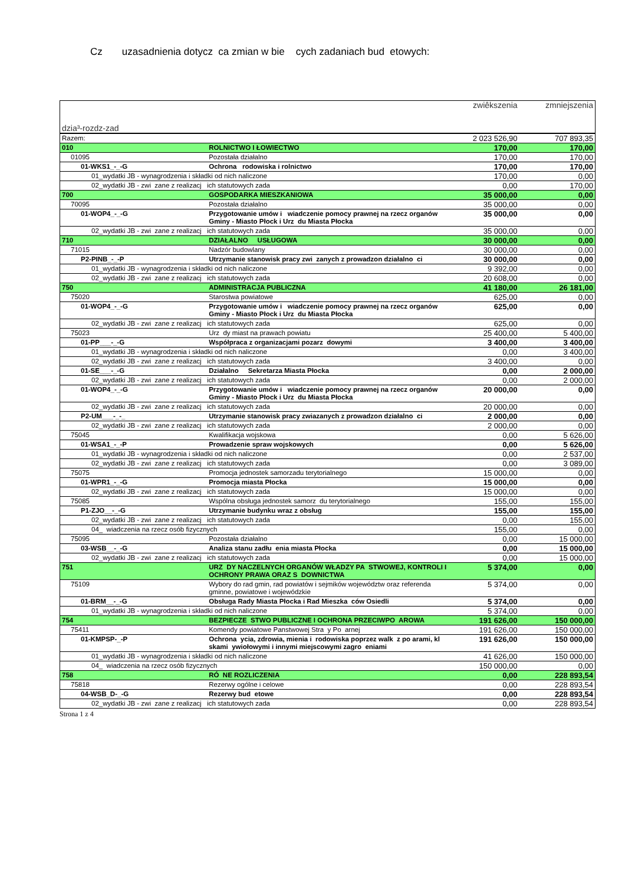Cz uzasadnienia dotycz ca zmian w bie cych zadaniach bud etowych:
| dzia³-rozdz-zad | | zwiêkszenia | zmniejszenia |
| Razem: | | 2 023 526,90 | 707 893,35 |
| 010 | ROLNICTWO I ŁOWIECTWO | 170,00 | 170,00 |
| 01095 | Pozostała działalno | 170,00 | 170,00 |
| 01-WKS1_-_-G | Ochrona rodowiska i rolnictwo | 170,00 | 170,00 |
| 01_wydatki JB - wynagrodzenia i składki od nich naliczone | | 170,00 | 0,00 |
| 02_wydatki JB - zwi zane z realizacj ich statutowych zada | | 0,00 | 170,00 |
| 700 | GOSPODARKA MIESZKANIOWA | 35 000,00 | 0,00 |
| 70095 | Pozostała działalno | 35 000,00 | 0,00 |
| 01-WOP4_-_-G | Przygotowanie umów i wiadczenie pomocy prawnej na rzecz organów Gminy - Miasto Płock i Urz du Miasta Płocka | 35 000,00 | 0,00 |
| 02_wydatki JB - zwi zane z realizacj ich statutowych zada | | 35 000,00 | 0,00 |
| 710 | DZIAŁALNO USŁUGOWA | 30 000,00 | 0,00 |
| 71015 | Nadzór budowlany | 30 000,00 | 0,00 |
| P2-PINB_-_-P | Utrzymanie stanowisk pracy zwi zanych z prowadzon działalno ci | 30 000,00 | 0,00 |
| 01_wydatki JB - wynagrodzenia i składki od nich naliczone | | 9 392,00 | 0,00 |
| 02_wydatki JB - zwi zane z realizacj ich statutowych zada | | 20 608,00 | 0,00 |
| 750 | ADMINISTRACJA PUBLICZNA | 41 180,00 | 26 181,00 |
| 75020 | Starostwa powiatowe | 625,00 | 0,00 |
| 01-WOP4_-_-G | Przygotowanie umów i wiadczenie pomocy prawnej na rzecz organów Gminy - Miasto Płock i Urz du Miasta Płocka | 625,00 | 0,00 |
| 02_wydatki JB - zwi zane z realizacj ich statutowych zada | | 625,00 | 0,00 |
| 75023 | Urz dy miast na prawach powiatu | 25 400,00 | 5 400,00 |
| 01-PP___-_-G | Współpraca z organizacjami pozarz dowymi | 3 400,00 | 3 400,00 |
| 01_wydatki JB - wynagrodzenia i składki od nich naliczone | | 0,00 | 3 400,00 |
| 02_wydatki JB - zwi zane z realizacj ich statutowych zada | | 3 400,00 | 0,00 |
| 01-SE___-_-G | Działalno Sekretarza Miasta Płocka | 0,00 | 2 000,00 |
| 02_wydatki JB - zwi zane z realizacj ich statutowych zada | | 0,00 | 2 000,00 |
| 01-WOP4_-_-G | Przygotowanie umów i wiadczenie pomocy prawnej na rzecz organów Gminy - Miasto Płock i Urz du Miasta Płocka | 20 000,00 | 0,00 |
| 02_wydatki JB - zwi zane z realizacj ich statutowych zada | | 20 000,00 | 0,00 |
| P2-UM___-_-_ | Utrzymanie stanowisk pracy zwiazanych z prowadzon działalno ci | 2 000,00 | 0,00 |
| 02_wydatki JB - zwi zane z realizacj ich statutowych zada | | 2 000,00 | 0,00 |
| 75045 | Kwalifikacja wojskowa | 0,00 | 5 626,00 |
| 01-WSA1_-_-P | Prowadzenie spraw wojskowych | 0,00 | 5 626,00 |
| 01_wydatki JB - wynagrodzenia i składki od nich naliczone | | 0,00 | 2 537,00 |
| 02_wydatki JB - zwi zane z realizacj ich statutowych zada | | 0,00 | 3 089,00 |
| 75075 | Promocja jednostek samorzadu terytorialnego | 15 000,00 | 0,00 |
| 01-WPR1_-_-G | Promocja miasta Płocka | 15 000,00 | 0,00 |
| 02_wydatki JB - zwi zane z realizacj ich statutowych zada | | 15 000,00 | 0,00 |
| 75085 | Wspólna obsługa jednostek samorz du terytorialnego | 155,00 | 155,00 |
| P1-ZJO__-_-G | Utrzymanie budynku wraz z obsług | 155,00 | 155,00 |
| 02_wydatki JB - zwi zane z realizacj ich statutowych zada | | 0,00 | 155,00 |
| 04_ wiadczenia na rzecz osób fizycznych | | 155,00 | 0,00 |
| 75095 | Pozostała działalno | 0,00 | 15 000,00 |
| 03-WSB__-_-G | Analiza stanu zadłu enia miasta Płocka | 0,00 | 15 000,00 |
| 02_wydatki JB - zwi zane z realizacj ich statutowych zada | | 0,00 | 15 000,00 |
| 751 | URZ DY NACZELNYCH ORGANÓW WŁADZY PA STWOWEJ, KONTROLI I OCHRONY PRAWA ORAZ S DOWNICTWA | 5 374,00 | 0,00 |
| 75109 | Wybory do rad gmin, rad powiatów i sejmików województw oraz referenda gminne, powiatowe i wojewódzkie | 5 374,00 | 0,00 |
| 01-BRM__-_-G | Obsługa Rady Miasta Płocka i Rad Mieszka ców Osiedli | 5 374,00 | 0,00 |
| 01_wydatki JB - wynagrodzenia i składki od nich naliczone | | 5 374,00 | 0,00 |
| 754 | BEZPIECZE STWO PUBLICZNE I OCHRONA PRZECIWPO AROWA | 191 626,00 | 150 000,00 |
| 75411 | Komendy powiatowe Panstwowej Stra y Po arnej | 191 626,00 | 150 000,00 |
| 01-KMPSP-_-P | Ochrona ycia, zdrowia, mienia i rodowiska poprzez walk z po arami, kl skami ywiołowymi i innymi miejscowymi zagro eniami | 191 626,00 | 150 000,00 |
| 01_wydatki JB - wynagrodzenia i składki od nich naliczone | | 41 626,00 | 150 000,00 |
| 04_ wiadczenia na rzecz osób fizycznych | | 150 000,00 | 0,00 |
| 758 | RÓ NE ROZLICZENIA | 0,00 | 228 893,54 |
| 75818 | Rezerwy ogólne i celowe | 0,00 | 228 893,54 |
| 04-WSB_D-_-G | Rezerwy bud etowe | 0,00 | 228 893,54 |
| 02_wydatki JB - zwi zane z realizacj ich statutowych zada | | 0,00 | 228 893,54 |
Strona 1 z 4